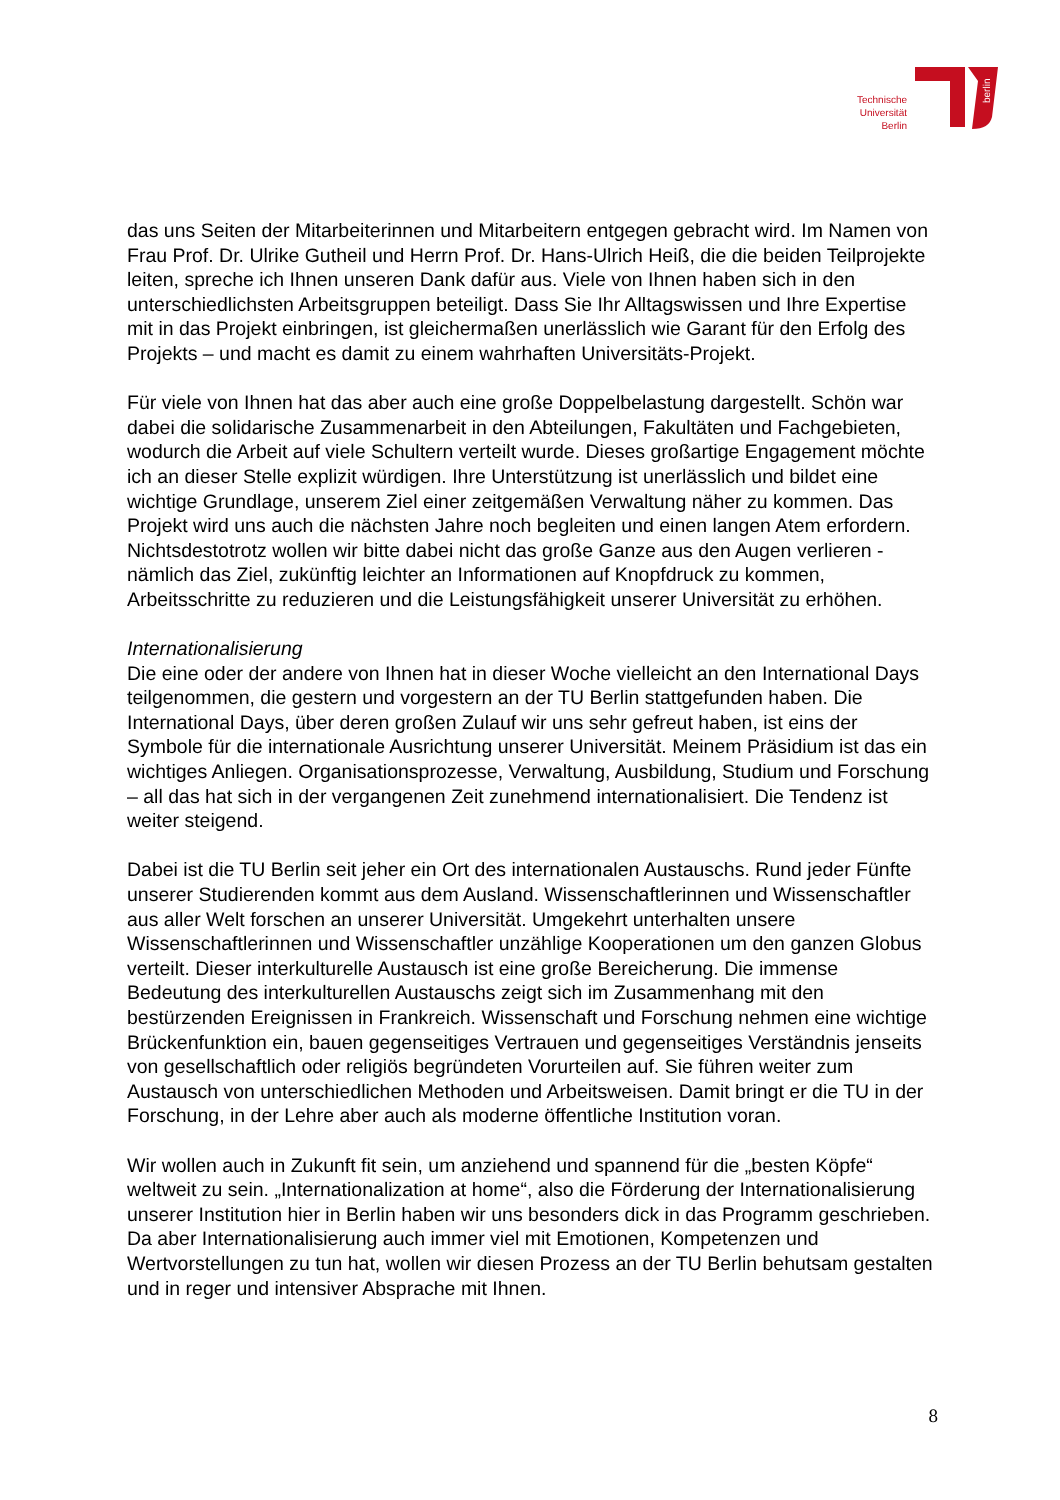Technische
Universität
Berlin
berlin
das uns Seiten der Mitarbeiterinnen und Mitarbeitern entgegen gebracht wird. Im Namen von Frau Prof. Dr. Ulrike Gutheil und Herrn Prof. Dr. Hans-Ulrich Heiß, die die beiden Teilprojekte leiten, spreche ich Ihnen unseren Dank dafür aus. Viele von Ihnen haben sich in den unterschiedlichsten Arbeitsgruppen beteiligt. Dass Sie Ihr Alltagswissen und Ihre Expertise mit in das Projekt einbringen, ist gleichermaßen unerlässlich wie Garant für den Erfolg des Projekts – und macht es damit zu einem wahrhaften Universitäts-Projekt.
Für viele von Ihnen hat das aber auch eine große Doppelbelastung dargestellt. Schön war dabei die solidarische Zusammenarbeit in den Abteilungen, Fakultäten und Fachgebieten, wodurch die Arbeit auf viele Schultern verteilt wurde. Dieses großartige Engagement möchte ich an dieser Stelle explizit würdigen. Ihre Unterstützung ist unerlässlich und bildet eine wichtige Grundlage, unserem Ziel einer zeitgemäßen Verwaltung näher zu kommen. Das Projekt wird uns auch die nächsten Jahre noch begleiten und einen langen Atem erfordern. Nichtsdestotrotz wollen wir bitte dabei nicht das große Ganze aus den Augen verlieren - nämlich das Ziel, zukünftig leichter an Informationen auf Knopfdruck zu kommen, Arbeitsschritte zu reduzieren und die Leistungsfähigkeit unserer Universität zu erhöhen.
Internationalisierung
Die eine oder der andere von Ihnen hat in dieser Woche vielleicht an den International Days teilgenommen, die gestern und vorgestern an der TU Berlin stattgefunden haben. Die International Days, über deren großen Zulauf wir uns sehr gefreut haben, ist eins der Symbole für die internationale Ausrichtung unserer Universität. Meinem Präsidium ist das ein wichtiges Anliegen. Organisationsprozesse, Verwaltung, Ausbildung, Studium und Forschung – all das hat sich in der vergangenen Zeit zunehmend internationalisiert. Die Tendenz ist weiter steigend.
Dabei ist die TU Berlin seit jeher ein Ort des internationalen Austauschs. Rund jeder Fünfte unserer Studierenden kommt aus dem Ausland. Wissenschaftlerinnen und Wissenschaftler aus aller Welt forschen an unserer Universität. Umgekehrt unterhalten unsere Wissenschaftlerinnen und Wissenschaftler unzählige Kooperationen um den ganzen Globus verteilt. Dieser interkulturelle Austausch ist eine große Bereicherung. Die immense Bedeutung des interkulturellen Austauschs zeigt sich im Zusammenhang mit den bestürzenden Ereignissen in Frankreich. Wissenschaft und Forschung nehmen eine wichtige Brückenfunktion ein, bauen gegenseitiges Vertrauen und gegenseitiges Verständnis jenseits von gesellschaftlich oder religiös begründeten Vorurteilen auf. Sie führen weiter zum Austausch von unterschiedlichen Methoden und Arbeitsweisen. Damit bringt er die TU in der Forschung, in der Lehre aber auch als moderne öffentliche Institution voran.
Wir wollen auch in Zukunft fit sein, um anziehend und spannend für die „besten Köpfe“ weltweit zu sein. „Internationalization at home“, also die Förderung der Internationalisierung unserer Institution hier in Berlin haben wir uns besonders dick in das Programm geschrieben. Da aber Internationalisierung auch immer viel mit Emotionen, Kompetenzen und Wertvorstellungen zu tun hat, wollen wir diesen Prozess an der TU Berlin behutsam gestalten und in reger und intensiver Absprache mit Ihnen.
8